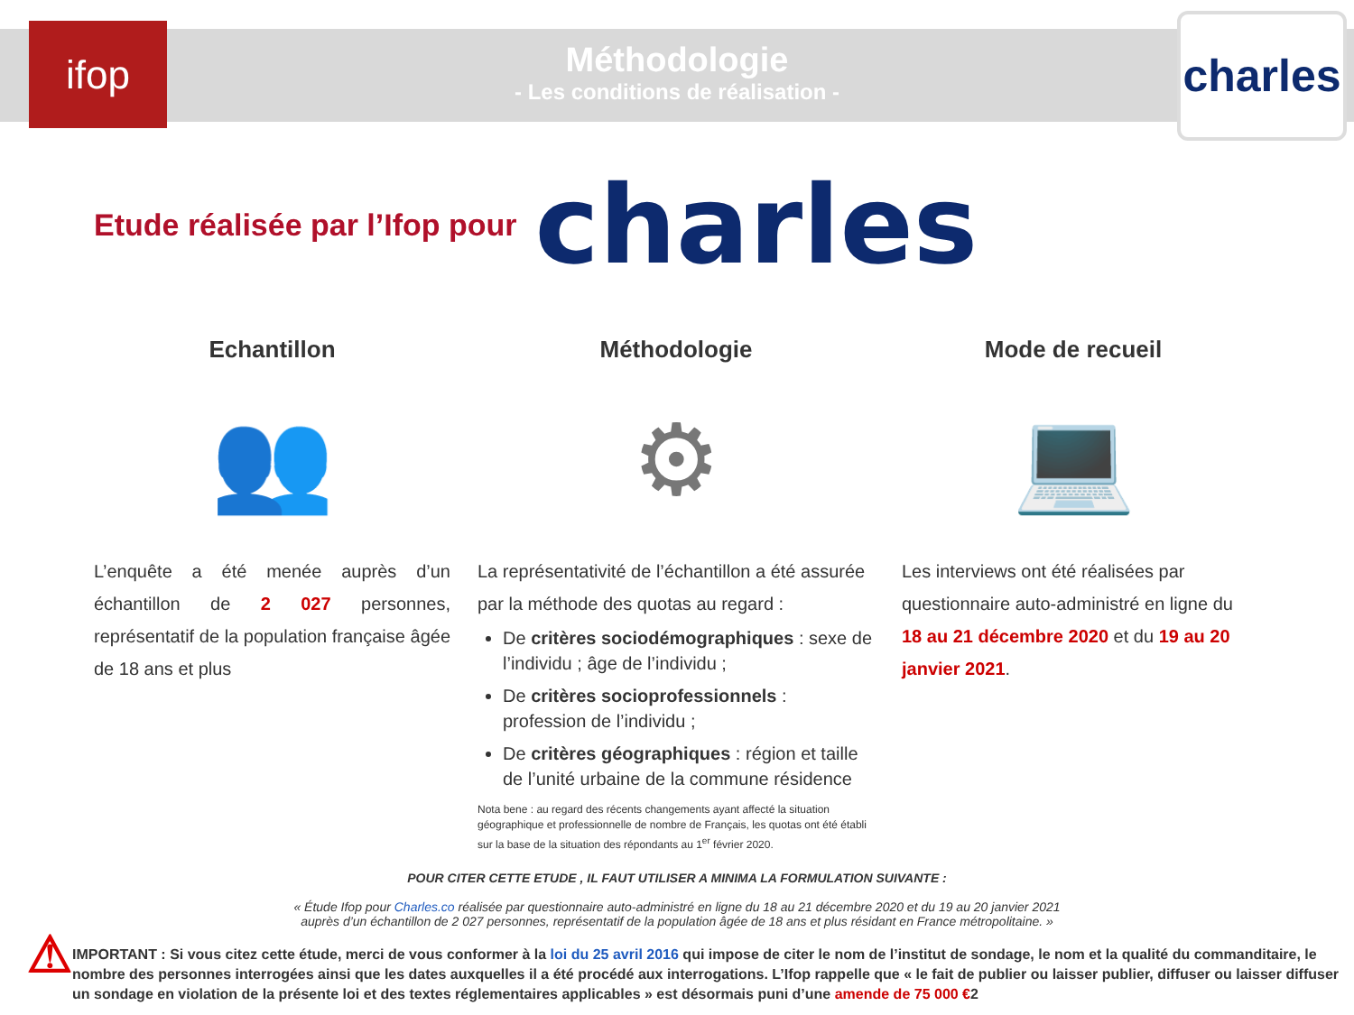ifop
Méthodologie
- Les conditions de réalisation -
charles
Etude réalisée par l’Ifop pour charles
Echantillon
👥
L’enquête a été menée auprès d’un échantillon de 2 027 personnes, représentatif de la population française âgée de 18 ans et plus
Méthodologie
⚙
La représentativité de l’échantillon a été assurée par la méthode des quotas au regard :
De critères sociodémographiques : sexe de l’individu ; âge de l’individu ;
De critères socioprofessionnels : profession de l’individu ;
De critères géographiques : région et taille de l’unité urbaine de la commune résidence
Nota bene : au regard des récents changements ayant affecté la situation géographique et professionnelle de nombre de Français, les quotas ont été établi sur la base de la situation des répondants au 1<sup>er</sup> février 2020.
Mode de recueil
💻
Les interviews ont été réalisées par questionnaire auto-administré en ligne du 18 au 21 décembre 2020 et du 19 au 20 janvier 2021.
POUR CITER CETTE ETUDE , IL FAUT UTILISER A MINIMA LA FORMULATION SUIVANTE :
« Étude Ifop pour Charles.co réalisée par questionnaire auto-administré en ligne du 18 au 21 décembre 2020 et du 19 au 20 janvier 2021
auprès d’un échantillon de 2 027 personnes, représentatif de la population âgée de 18 ans et plus résidant en France métropolitaine. »
⚠
IMPORTANT : Si vous citez cette étude, merci de vous conformer à la loi du 25 avril 2016 qui impose de citer le nom de l’institut de sondage, le nom et la qualité du commanditaire, le nombre des personnes interrogées ainsi que les dates auxquelles il a été procédé aux interrogations. L’Ifop rappelle que « le fait de publier ou laisser publier, diffuser ou laisser diffuser un sondage en violation de la présente loi et des textes réglementaires applicables » est désormais puni d’une amende de 75 000 €2